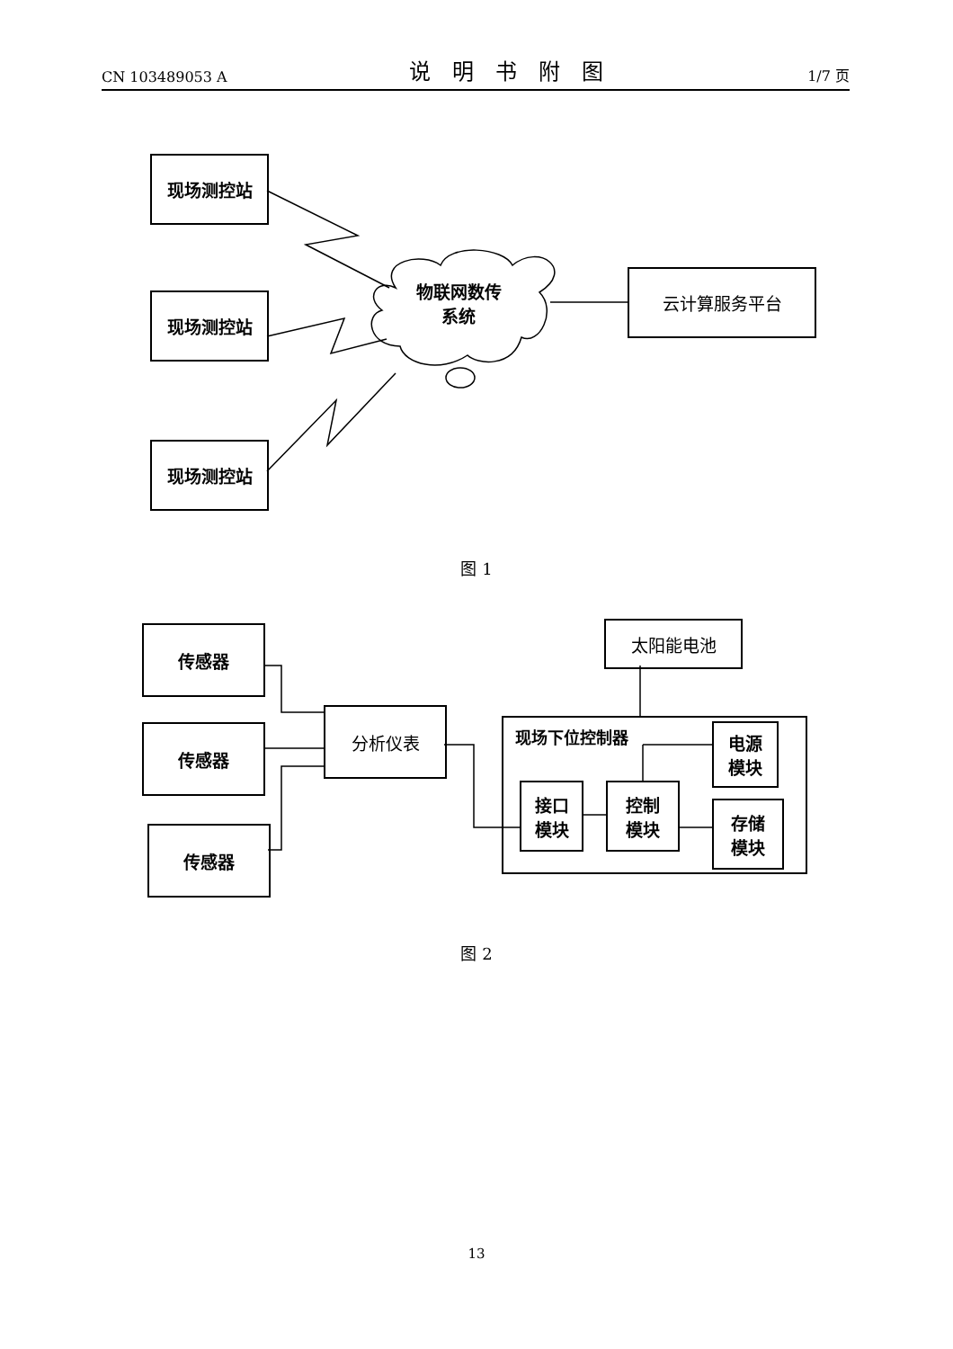CN 103489053 A 说明书附图 1/7 页
现场测控站
现场测控站
现场测控站
物联网数传
系统
云计算服务平台
图 1
传感器
传感器
传感器
分析仪表
太阳能电池
现场下位控制器
电源
模块
接口
模块
控制
模块
存储
模块
图 2
13